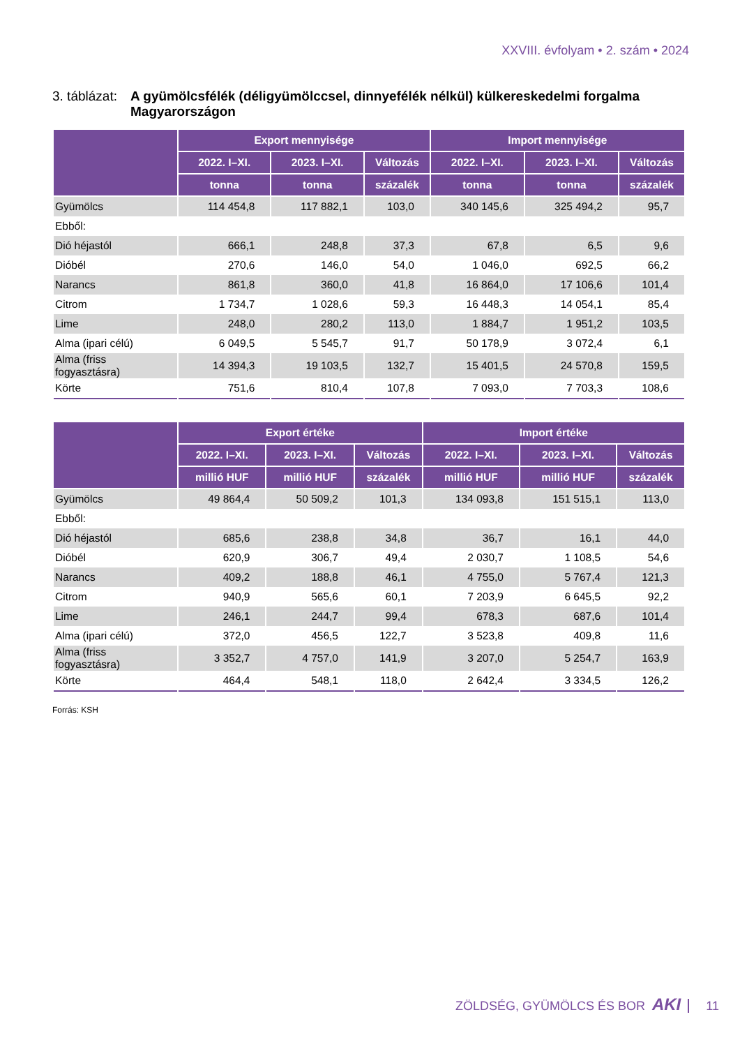XXVIII. évfolyam • 2. szám • 2024
3. táblázat: A gyümölcsfélék (déligyümölccsel, dinnyefélék nélkül) külkereskedelmi forgalma Magyarországon
| | Export mennyisége | | | Import mennyisége | | |
| --- | --- | --- | --- | --- | --- | --- |
| | 2022. I–XI. | 2023. I–XI. | Változás | 2022. I–XI. | 2023. I–XI. | Változás |
| | tonna | tonna | százalék | tonna | tonna | százalék |
| Gyümölcs | 114 454,8 | 117 882,1 | 103,0 | 340 145,6 | 325 494,2 | 95,7 |
| Ebből: | | | | | | |
| Dió héjastól | 666,1 | 248,8 | 37,3 | 67,8 | 6,5 | 9,6 |
| Dióbél | 270,6 | 146,0 | 54,0 | 1 046,0 | 692,5 | 66,2 |
| Narancs | 861,8 | 360,0 | 41,8 | 16 864,0 | 17 106,6 | 101,4 |
| Citrom | 1 734,7 | 1 028,6 | 59,3 | 16 448,3 | 14 054,1 | 85,4 |
| Lime | 248,0 | 280,2 | 113,0 | 1 884,7 | 1 951,2 | 103,5 |
| Alma (ipari célú) | 6 049,5 | 5 545,7 | 91,7 | 50 178,9 | 3 072,4 | 6,1 |
| Alma (friss fogyasztásra) | 14 394,3 | 19 103,5 | 132,7 | 15 401,5 | 24 570,8 | 159,5 |
| Körte | 751,6 | 810,4 | 107,8 | 7 093,0 | 7 703,3 | 108,6 |
| | Export értéke | | | Import értéke | | |
| --- | --- | --- | --- | --- | --- | --- |
| | 2022. I–XI. | 2023. I–XI. | Változás | 2022. I–XI. | 2023. I–XI. | Változás |
| | millió HUF | millió HUF | százalék | millió HUF | millió HUF | százalék |
| Gyümölcs | 49 864,4 | 50 509,2 | 101,3 | 134 093,8 | 151 515,1 | 113,0 |
| Ebből: | | | | | | |
| Dió héjastól | 685,6 | 238,8 | 34,8 | 36,7 | 16,1 | 44,0 |
| Dióbél | 620,9 | 306,7 | 49,4 | 2 030,7 | 1 108,5 | 54,6 |
| Narancs | 409,2 | 188,8 | 46,1 | 4 755,0 | 5 767,4 | 121,3 |
| Citrom | 940,9 | 565,6 | 60,1 | 7 203,9 | 6 645,5 | 92,2 |
| Lime | 246,1 | 244,7 | 99,4 | 678,3 | 687,6 | 101,4 |
| Alma (ipari célú) | 372,0 | 456,5 | 122,7 | 3 523,8 | 409,8 | 11,6 |
| Alma (friss fogyasztásra) | 3 352,7 | 4 757,0 | 141,9 | 3 207,0 | 5 254,7 | 163,9 |
| Körte | 464,4 | 548,1 | 118,0 | 2 642,4 | 3 334,5 | 126,2 |
Forrás: KSH
ZÖLDSÉG, GYÜMÖLCS ÉS BOR AKI 11